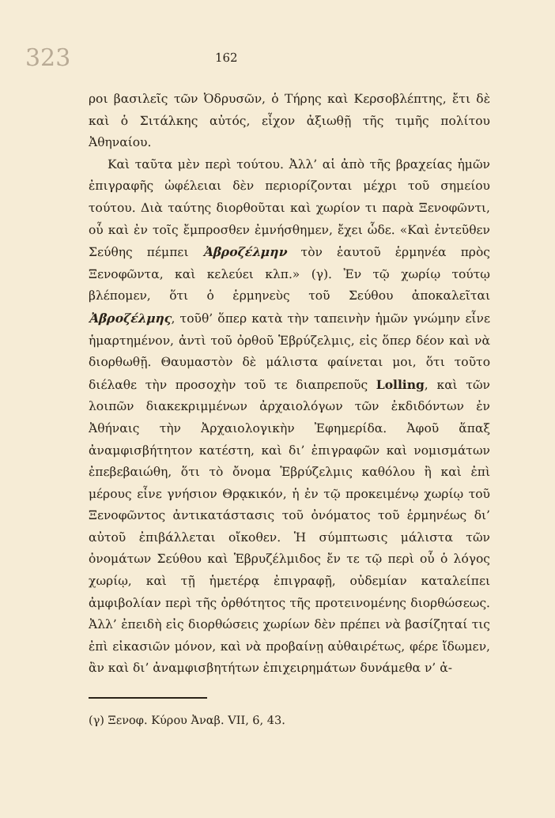323 162
ροι βασιλεῖς τῶν Ὀδρυσῶν, ὁ Τήρης καὶ Κερσοβλέπτης, ἔτι δὲ καὶ ὁ Σιτάλκης αὐτός, εἶχον ἀξιωθῇ τῆς τιμῆς πολίτου Ἀθηναίου.
Καὶ ταῦτα μὲν περὶ τούτου. Ἀλλ’ αἱ ἀπὸ τῆς βραχείας ἡμῶν ἐπιγραφῆς ὠφέλειαι δὲν περιορίζονται μέχρι τοῦ σημείου τούτου. Διὰ ταύτης διορθοῦται καὶ χωρίον τι παρὰ Ξενοφῶντι, οὗ καὶ ἐν τοῖς ἔμπροσθεν ἐμνήσθημεν, ἔχει ὧδε. «Καὶ ἐντεῦθεν Σεύθης πέμπει Ἀβροζέλμην τὸν ἑαυτοῦ ἑρμηνέα πρὸς Ξενοφῶντα, καὶ κελεύει κλπ.» (γ). Ἐν τῷ χωρίῳ τούτῳ βλέπομεν, ὅτι ὁ ἑρμηνεὺς τοῦ Σεύθου ἀποκαλεῖται Ἀβροζέλμης, τοῦθ’ ὅπερ κατὰ τὴν ταπεινὴν ἡμῶν γνώμην εἶνε ἡμαρτημένον, ἀντὶ τοῦ ὀρθοῦ Ἑβρύζελμις, εἰς ὅπερ δέον καὶ νὰ διορθωθῇ. Θαυμαστὸν δὲ μάλιστα φαίνεται μοι, ὅτι τοῦτο διέλαθε τὴν προσοχὴν τοῦ τε διαπρεποῦς Lolling, καὶ τῶν λοιπῶν διακεκριμμένων ἀρχαιολόγων τῶν ἐκδιδόντων ἐν Ἀθήναις τὴν Ἀρχαιολογικὴν Ἐφημερίδα. Ἀφοῦ ἅπαξ ἀναμφισβήτητον κατέστη, καὶ δι’ ἐπιγραφῶν καὶ νομισμάτων ἐπεβεβαιώθη, ὅτι τὸ ὄνομα Ἑβρύζελμις καθόλου ἢ καὶ ἐπὶ μέρους εἶνε γνήσιον Θρᾳκικόν, ἡ ἐν τῷ προκειμένῳ χωρίῳ τοῦ Ξενοφῶντος ἀντικατάστασις τοῦ ὀνόματος τοῦ ἑρμηνέως δι’ αὐτοῦ ἐπιβάλλεται οἴκοθεν. Ἡ σύμπτωσις μάλιστα τῶν ὀνομάτων Σεύθου καὶ Ἑβρυζέλμιδος ἔν τε τῷ περὶ οὗ ὁ λόγος χωρίῳ, καὶ τῇ ἡμετέρᾳ ἐπιγραφῇ, οὐδεμίαν καταλείπει ἀμφιβολίαν περὶ τῆς ὀρθότητος τῆς προτεινομένης διορθώσεως. Ἀλλ’ ἐπειδὴ εἰς διορθώσεις χωρίων δὲν πρέπει νὰ βασίζηταί τις ἐπὶ εἰκασιῶν μόνον, καὶ νὰ προβαίνῃ αὐθαιρέτως, φέρε ἴδωμεν, ἂν καὶ δι’ ἀναμφισβητήτων ἐπιχειρημάτων δυνάμεθα ν’ ἀ-
(γ) Ξενοφ. Κύρου Ἀναβ. VII, 6, 43.